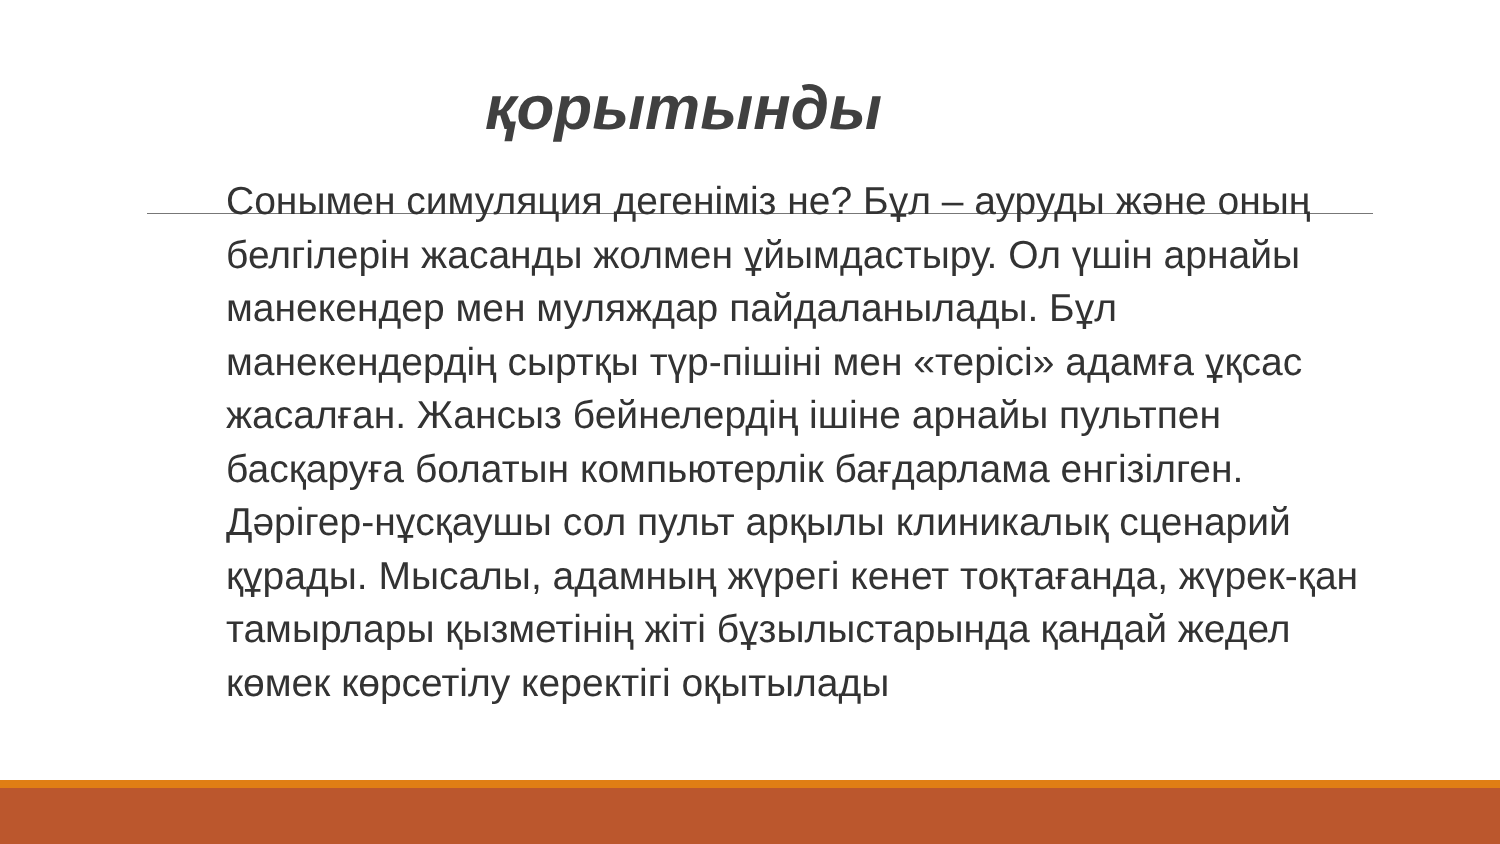қорытынды
Сонымен симуляция дегеніміз не? Бұл – ауруды және оның белгілерін жасанды жолмен ұйымдастыру. Ол үшін арнайы манекендер мен муляждар пайдаланылады. Бұл манекендердің сыртқы түр-пішіні мен «терісі» адамға ұқсас жасалған. Жансыз бейнелердің ішіне арнайы пультпен басқаруға болатын компьютерлік бағдарлама енгізілген. Дәрігер-нұсқаушы сол пульт арқылы клиникалық сценарий құрады. Мысалы, адамның жүрегі кенет тоқтағанда, жүрек-қан тамырлары қызметінің жіті бұзылыстарында қандай жедел көмек көрсетілу керектігі оқытылады